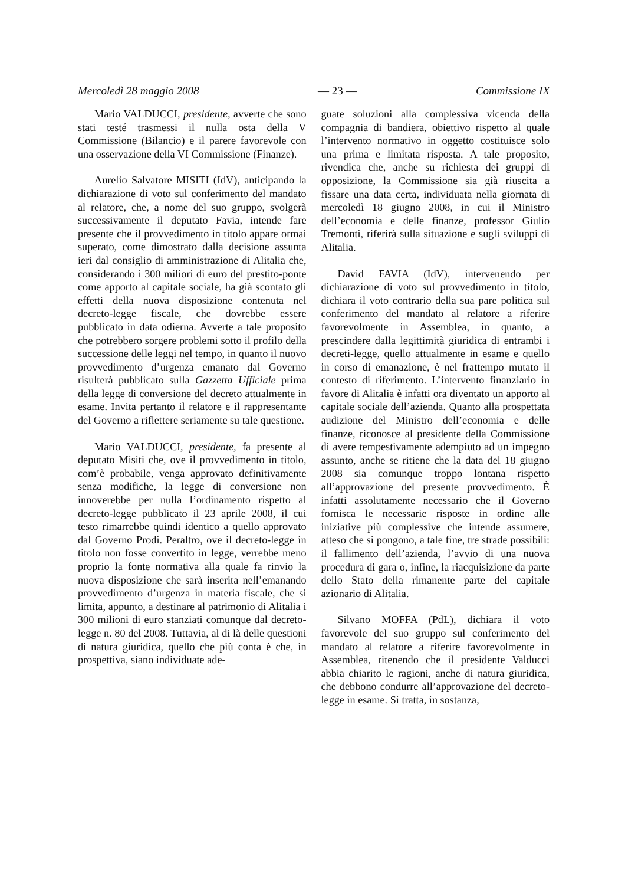Mercoledì 28 maggio 2008 — 23 — Commissione IX
Mario VALDUCCI, presidente, avverte che sono stati testé trasmessi il nulla osta della V Commissione (Bilancio) e il parere favorevole con una osservazione della VI Commissione (Finanze).
Aurelio Salvatore MISITI (IdV), anticipando la dichiarazione di voto sul conferimento del mandato al relatore, che, a nome del suo gruppo, svolgerà successivamente il deputato Favia, intende fare presente che il provvedimento in titolo appare ormai superato, come dimostrato dalla decisione assunta ieri dal consiglio di amministrazione di Alitalia che, considerando i 300 miliori di euro del prestito-ponte come apporto al capitale sociale, ha già scontato gli effetti della nuova disposizione contenuta nel decreto-legge fiscale, che dovrebbe essere pubblicato in data odierna. Avverte a tale proposito che potrebbero sorgere problemi sotto il profilo della successione delle leggi nel tempo, in quanto il nuovo provvedimento d’urgenza emanato dal Governo risulterà pubblicato sulla Gazzetta Ufficiale prima della legge di conversione del decreto attualmente in esame. Invita pertanto il relatore e il rappresentante del Governo a riflettere seriamente su tale questione.
Mario VALDUCCI, presidente, fa presente al deputato Misiti che, ove il provvedimento in titolo, com’è probabile, venga approvato definitivamente senza modifiche, la legge di conversione non innoverebbe per nulla l’ordinamento rispetto al decreto-legge pubblicato il 23 aprile 2008, il cui testo rimarrebbe quindi identico a quello approvato dal Governo Prodi. Peraltro, ove il decreto-legge in titolo non fosse convertito in legge, verrebbe meno proprio la fonte normativa alla quale fa rinvio la nuova disposizione che sarà inserita nell’emanando provvedimento d’urgenza in materia fiscale, che si limita, appunto, a destinare al patrimonio di Alitalia i 300 milioni di euro stanziati comunque dal decreto-legge n. 80 del 2008. Tuttavia, al di là delle questioni di natura giuridica, quello che più conta è che, in prospettiva, siano individuate ade-
guate soluzioni alla complessiva vicenda della compagnia di bandiera, obiettivo rispetto al quale l’intervento normativo in oggetto costituisce solo una prima e limitata risposta. A tale proposito, rivendica che, anche su richiesta dei gruppi di opposizione, la Commissione sia già riuscita a fissare una data certa, individuata nella giornata di mercoledì 18 giugno 2008, in cui il Ministro dell’economia e delle finanze, professor Giulio Tremonti, riferirà sulla situazione e sugli sviluppi di Alitalia.
David FAVIA (IdV), intervenendo per dichiarazione di voto sul provvedimento in titolo, dichiara il voto contrario della sua pare politica sul conferimento del mandato al relatore a riferire favorevolmente in Assemblea, in quanto, a prescindere dalla legittimità giuridica di entrambi i decreti-legge, quello attualmente in esame e quello in corso di emanazione, è nel frattempo mutato il contesto di riferimento. L’intervento finanziario in favore di Alitalia è infatti ora diventato un apporto al capitale sociale dell’azienda. Quanto alla prospettata audizione del Ministro dell’economia e delle finanze, riconosce al presidente della Commissione di avere tempestivamente adempiuto ad un impegno assunto, anche se ritiene che la data del 18 giugno 2008 sia comunque troppo lontana rispetto all’approvazione del presente provvedimento. È infatti assolutamente necessario che il Governo fornisca le necessarie risposte in ordine alle iniziative più complessive che intende assumere, atteso che si pongono, a tale fine, tre strade possibili: il fallimento dell’azienda, l’avvio di una nuova procedura di gara o, infine, la riacquisizione da parte dello Stato della rimanente parte del capitale azionario di Alitalia.
Silvano MOFFA (PdL), dichiara il voto favorevole del suo gruppo sul conferimento del mandato al relatore a riferire favorevolmente in Assemblea, ritenendo che il presidente Valducci abbia chiarito le ragioni, anche di natura giuridica, che debbono condurre all’approvazione del decreto-legge in esame. Si tratta, in sostanza,